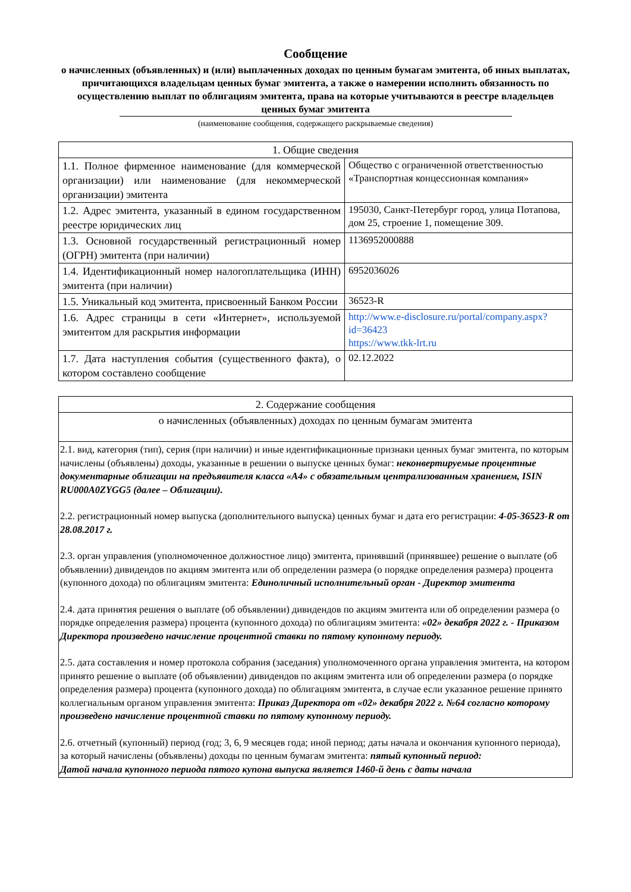Сообщение
о начисленных (объявленных) и (или) выплаченных доходах по ценным бумагам эмитента, об иных выплатах, причитающихся владельцам ценных бумаг эмитента, а также о намерении исполнить обязанность по осуществлению выплат по облигациям эмитента, права на которые учитываются в реестре владельцев ценных бумаг эмитента
(наименование сообщения, содержащего раскрываемые сведения)
| 1. Общие сведения | |
| 1.1. Полное фирменное наименование (для коммерческой организации) или наименование (для некоммерческой организации) эмитента | Общество с ограниченной ответственностью «Транспортная концессионная компания» |
| 1.2. Адрес эмитента, указанный в едином государственном реестре юридических лиц | 195030, Санкт-Петербург город, улица Потапова, дом 25, строение 1, помещение 309. |
| 1.3. Основной государственный регистрационный номер (ОГРН) эмитента (при наличии) | 1136952000888 |
| 1.4. Идентификационный номер налогоплательщика (ИНН) эмитента (при наличии) | 6952036026 |
| 1.5. Уникальный код эмитента, присвоенный Банком России | 36523-R |
| 1.6. Адрес страницы в сети «Интернет», используемой эмитентом для раскрытия информации | http://www.e-disclosure.ru/portal/company.aspx?id=36423 https://www.tkk-lrt.ru |
| 1.7. Дата наступления события (существенного факта), о котором составлено сообщение | 02.12.2022 |
| 2. Содержание сообщения |
| о начисленных (объявленных) доходах по ценным бумагам эмитента |
| 2.1. вид, категория (тип), серия (при наличии) и иные идентификационные признаки ценных бумаг эмитента, по которым начислены (объявлены) доходы, указанные в решении о выпуске ценных бумаг: неконвертируемые процентные документарные облигации на предъявителя класса «А4» с обязательным централизованным хранением, ISIN RU000A0ZYGG5 (далее – Облигации). 2.2. регистрационный номер выпуска (дополнительного выпуска) ценных бумаг и дата его регистрации: 4-05-36523-R от 28.08.2017 г. 2.3. орган управления (уполномоченное должностное лицо) эмитента, принявший (принявшее) решение о выплате (об объявлении) дивидендов по акциям эмитента или об определении размера (о порядке определения размера) процента (купонного дохода) по облигациям эмитента: Единоличный исполнительный орган - Директор эмитента 2.4. дата принятия решения о выплате (об объявлении) дивидендов по акциям эмитента или об определении размера (о порядке определения размера) процента (купонного дохода) по облигациям эмитента: «02» декабря 2022 г. - Приказом Директора произведено начисление процентной ставки по пятому купонному периоду. 2.5. дата составления и номер протокола собрания (заседания) уполномоченного органа управления эмитента, на котором принято решение о выплате (об объявлении) дивидендов по акциям эмитента или об определении размера (о порядке определения размера) процента (купонного дохода) по облигациям эмитента, в случае если указанное решение принято коллегиальным органом управления эмитента: Приказ Директора от «02» декабря 2022 г. №64 согласно которому произведено начисление процентной ставки по пятому купонному периоду. 2.6. отчетный (купонный) период (год; 3, 6, 9 месяцев года; иной период; даты начала и окончания купонного периода), за который начислены (объявлены) доходы по ценным бумагам эмитента: пятый купонный период: Датой начала купонного периода пятого купона выпуска является 1460-й день с даты начала |